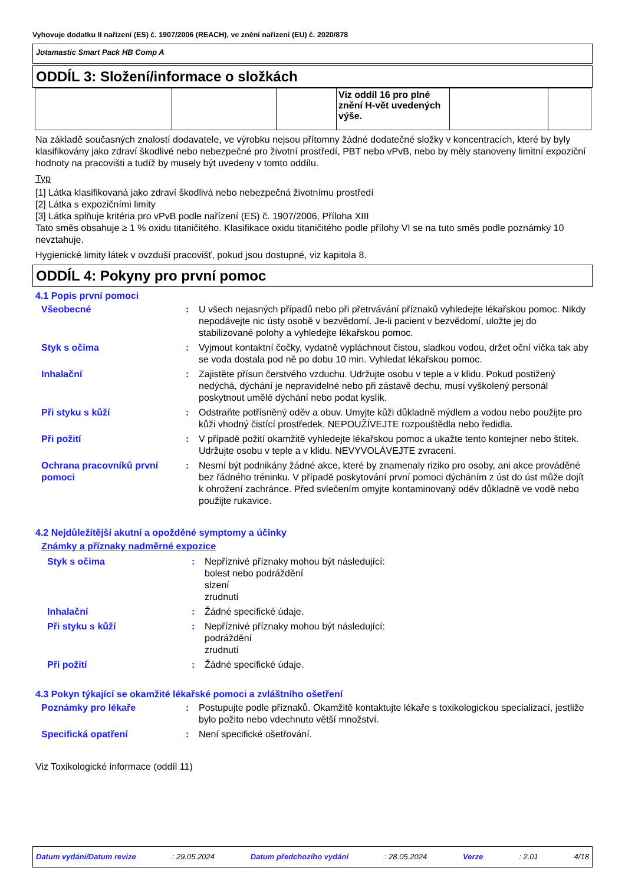Vyhovuje dodatku II nařízení (ES) č. 1907/2006 (REACH), ve znění nařízení (EU) č. 2020/878
Jotamastic Smart Pack HB Comp A
ODDÍL 3: Složení/informace o složkách
| | | | Viz oddíl 16 pro plné znění H-vět uvedených výše. | | |
Na základě současných znalostí dodavatele, ve výrobku nejsou přítomny žádné dodatečné složky v koncentracích, které by byly klasifikovány jako zdraví škodlivé nebo nebezpečné pro životní prostředí, PBT nebo vPvB, nebo by měly stanoveny limitní expoziční hodnoty na pracovišti a tudíž by musely být uvedeny v tomto oddílu.
Typ
[1] Látka klasifikovaná jako zdraví škodlivá nebo nebezpečná životnímu prostředí
[2] Látka s expozičními limity
[3] Látka splňuje kritéria pro vPvB podle nařízení (ES) č. 1907/2006, Příloha XIII
Tato směs obsahuje ≥ 1 % oxidu titaničitého. Klasifikace oxidu titaničitého podle přílohy VI se na tuto směs podle poznámky 10 nevztahuje.
Hygienické limity látek v ovzduší pracovišť, pokud jsou dostupné, viz kapitola 8.
ODDÍL 4: Pokyny pro první pomoc
4.1 Popis první pomoci
| Všeobecné | : | U všech nejasných případů nebo při přetrvávání příznaků vyhledejte lékařskou pomoc. Nikdy nepodávejte nic ústy osobě v bezvědomí. Je-li pacient v bezvědomí, uložte jej do stabilizované polohy a vyhledejte lékařskou pomoc. |
| Styk s očima | : | Vyjmout kontaktní čočky, vydatně vypláchnout čistou, sladkou vodou, držet oční víčka tak aby se voda dostala pod ně po dobu 10 min. Vyhledat lékařskou pomoc. |
| Inhalační | : | Zajistěte přísun čerstvého vzduchu. Udržujte osobu v teple a v klidu. Pokud postižený nedýchá, dýchání je nepravidelné nebo při zástavě dechu, musí vyškolený personál poskytnout umělé dýchání nebo podat kyslík. |
| Při styku s kůží | : | Odstraňte potřísněný oděv a obuv. Umyjte kůži důkladně mýdlem a vodou nebo použijte pro kůži vhodný čistící prostředek. NEPOUŽÍVEJTE rozpouštědla nebo ředidla. |
| Při požití | : | V případě požití okamžitě vyhledejte lékařskou pomoc a ukažte tento kontejner nebo štítek. Udržujte osobu v teple a v klidu. NEVYVOLÁVEJTE zvracení. |
| Ochrana pracovníků první pomoci | : | Nesmí být podnikány žádné akce, které by znamenaly riziko pro osoby, ani akce prováděné bez řádného tréninku. V případě poskytování první pomoci dýcháním z úst do úst může dojít k ohrožení zachránce. Před svlečením omyjte kontaminovaný oděv důkladně ve vodě nebo použijte rukavice. |
4.2 Nejdůležitější akutní a opožděné symptomy a účinky
Známky a příznaky nadměrné expozice
| Styk s očima | : | Nepříznivé příznaky mohou být následující: bolest nebo podráždění slzení zrudnutí |
| Inhalační | : | Žádné specifické údaje. |
| Při styku s kůží | : | Nepříznivé příznaky mohou být následující: podráždění zrudnutí |
| Při požití | : | Žádné specifické údaje. |
4.3 Pokyn týkající se okamžité lékařské pomoci a zvláštního ošetření
| Poznámky pro lékaře | : | Postupujte podle příznaků. Okamžitě kontaktujte lékaře s toxikologickou specializací, jestliže bylo požito nebo vdechnuto větší množství. |
| Specifická opatření | : | Není specifické ošetřování. |
Viz Toxikologické informace (oddíl 11)
Datum vydání/Datum revize: 29.05.2024 Datum předchozího vydání: 28.05.2024 Verze: 2.01 4/18